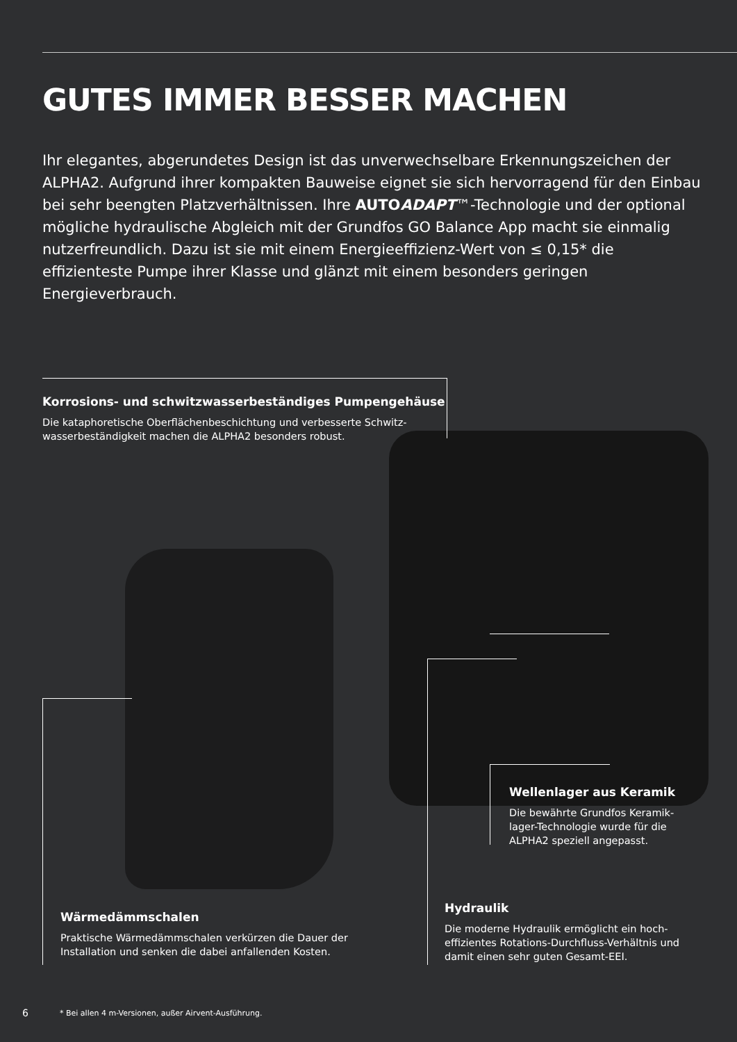GUTES IMMER BESSER MACHEN
Ihr elegantes, abgerundetes Design ist das unverwechselbare Erkennungszeichen der ALPHA2. Aufgrund ihrer kompakten Bauweise eignet sie sich hervorragend für den Einbau bei sehr beengten Platzverhältnissen. Ihre AUTOADAPT™-Technologie und der optional mögliche hydraulische Abgleich mit der Grundfos GO Balance App macht sie einmalig nutzerfreundlich. Dazu ist sie mit einem Energieeffizienz-Wert von ≤ 0,15* die effizienteste Pumpe ihrer Klasse und glänzt mit einem besonders geringen Energieverbrauch.
Korrosions- und schwitzwasserbeständiges Pumpengehäuse
Die kataphoretische Oberflächenbeschichtung und verbesserte Schwitz-wasserbeständigkeit machen die ALPHA2 besonders robust.
Wellenlager aus Keramik
Die bewährte Grundfos Keramik-lager-Technologie wurde für die ALPHA2 speziell angepasst.
Hydraulik
Die moderne Hydraulik ermöglicht ein hoch-effizientes Rotations-Durchfluss-Verhältnis und damit einen sehr guten Gesamt-EEI.
Wärmedämmschalen
Praktische Wärmedämmschalen verkürzen die Dauer der Installation und senken die dabei anfallenden Kosten.
6
* Bei allen 4 m-Versionen, außer Airvent-Ausführung.